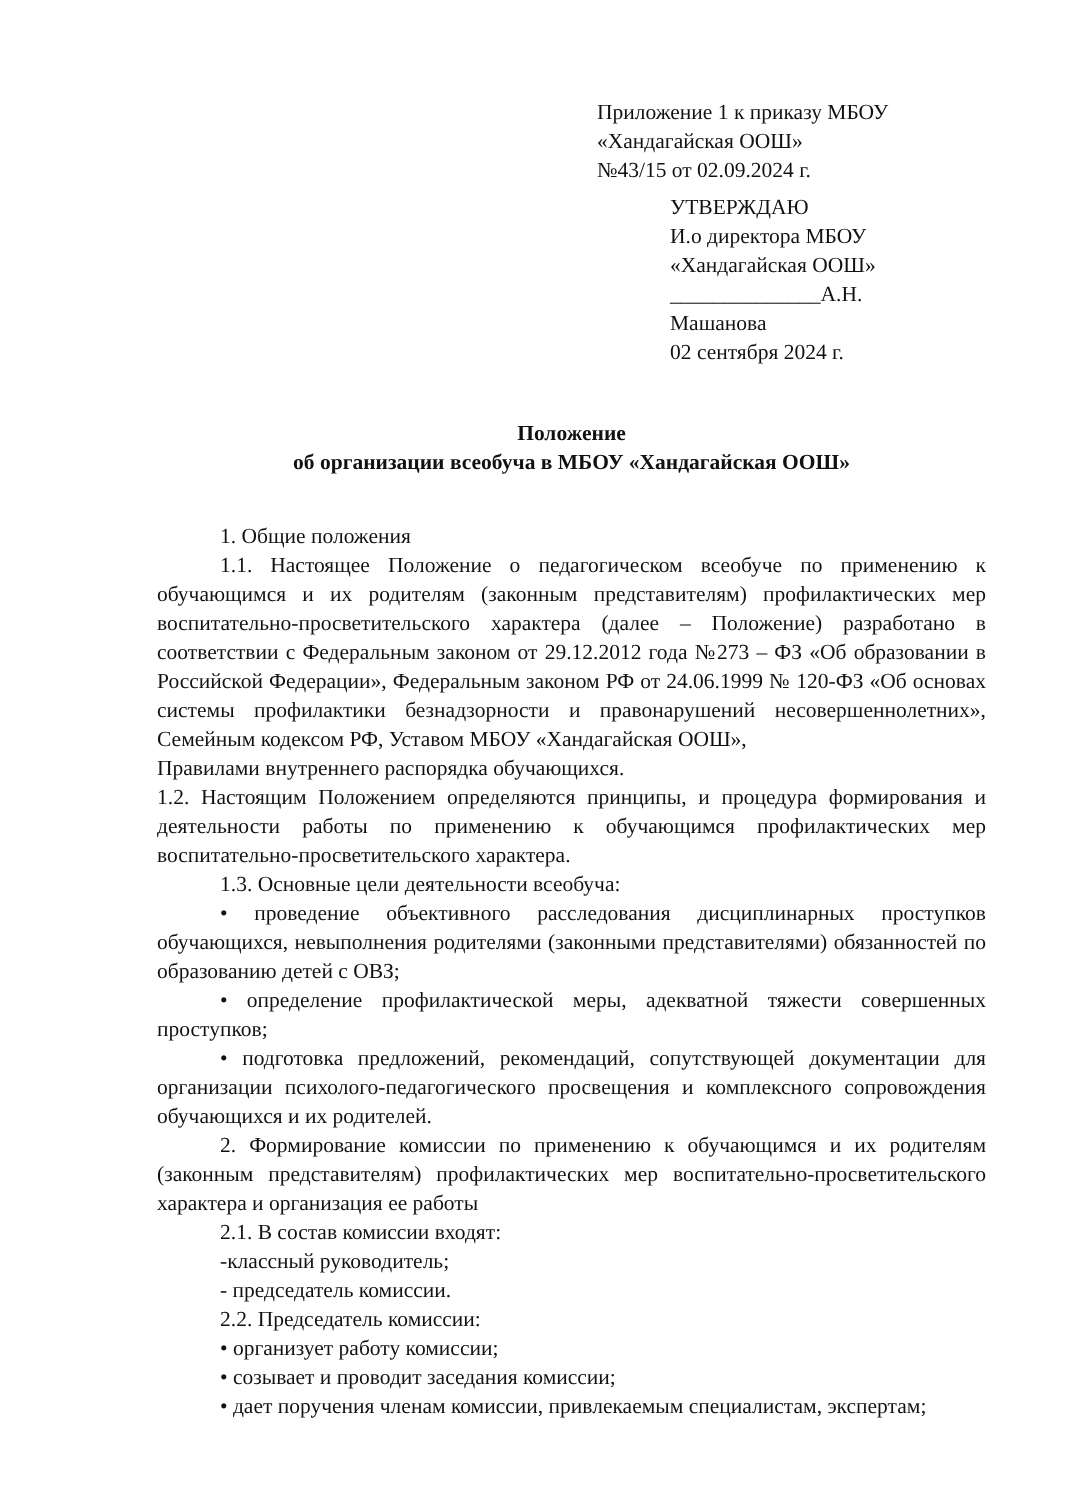Приложение 1 к приказу МБОУ
«Хандагайская ООШ»
№43/15 от 02.09.2024 г.
УТВЕРЖДАЮ
И.о директора МБОУ
«Хандагайская ООШ»
______________А.Н.
Машанова
02 сентября 2024 г.
Положение
об организации всеобуча в МБОУ «Хандагайская ООШ»
1. Общие положения
1.1. Настоящее Положение о педагогическом всеобуче по применению к обучающимся и их родителям (законным представителям) профилактических мер воспитательно-просветительского характера (далее – Положение) разработано в соответствии с Федеральным законом от 29.12.2012 года №273 – ФЗ «Об образовании в Российской Федерации», Федеральным законом РФ от 24.06.1999 № 120-ФЗ «Об основах системы профилактики безнадзорности и правонарушений несовершеннолетних», Семейным кодексом РФ, Уставом МБОУ «Хандагайская ООШ»,
Правилами внутреннего распорядка обучающихся.
1.2. Настоящим Положением определяются принципы, и процедура формирования и деятельности работы по применению к обучающимся профилактических мер воспитательно-просветительского характера.
1.3. Основные цели деятельности всеобуча:
• проведение объективного расследования дисциплинарных проступков обучающихся, невыполнения родителями (законными представителями) обязанностей по образованию детей с ОВЗ;
• определение профилактической меры, адекватной тяжести совершенных проступков;
• подготовка предложений, рекомендаций, сопутствующей документации для организации психолого-педагогического просвещения и комплексного сопровождения обучающихся и их родителей.
2. Формирование комиссии по применению к обучающимся и их родителям (законным представителям) профилактических мер воспитательно-просветительского характера и организация ее работы
2.1. В состав комиссии входят:
-классный руководитель;
- председатель комиссии.
2.2. Председатель комиссии:
• организует работу комиссии;
• созывает и проводит заседания комиссии;
• дает поручения членам комиссии, привлекаемым специалистам, экспертам;